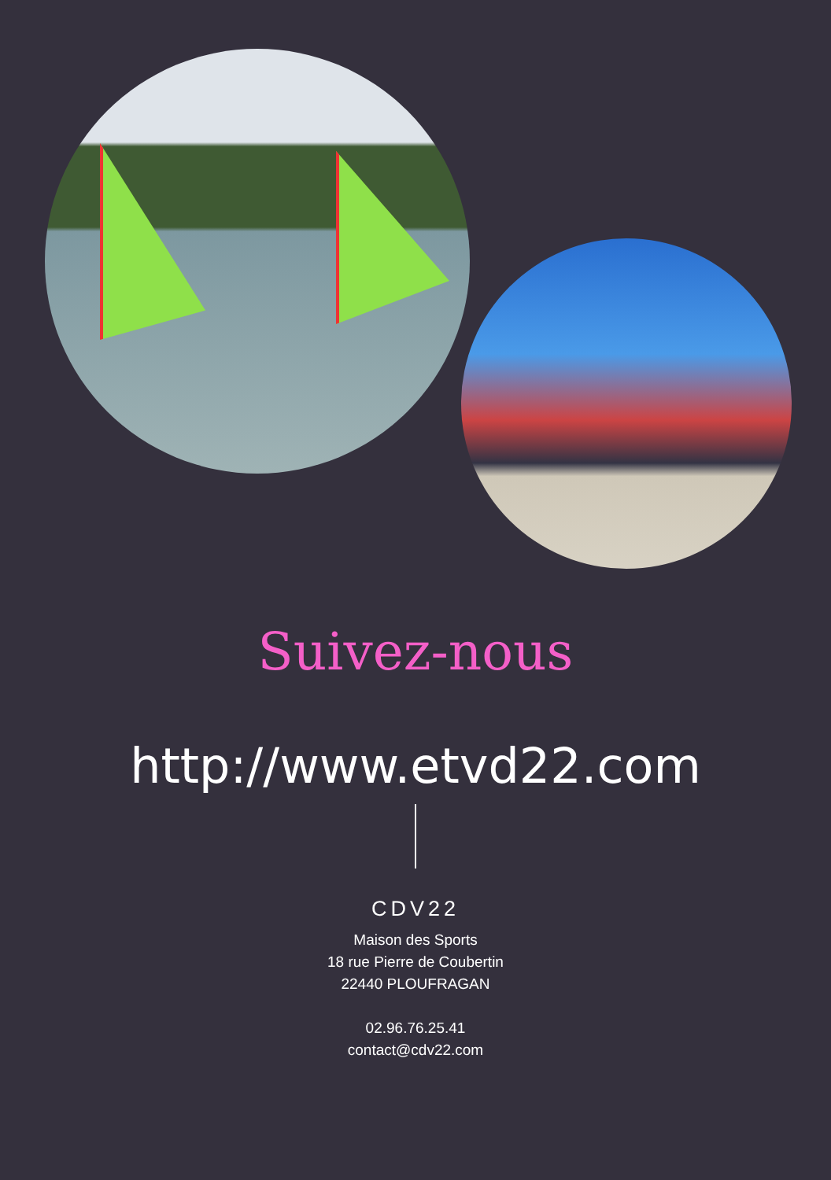Suivez-nous
http://www.etvd22.com
CDV22
Maison des Sports
18 rue Pierre de Coubertin
22440 PLOUFRAGAN
02.96.76.25.41
contact@cdv22.com